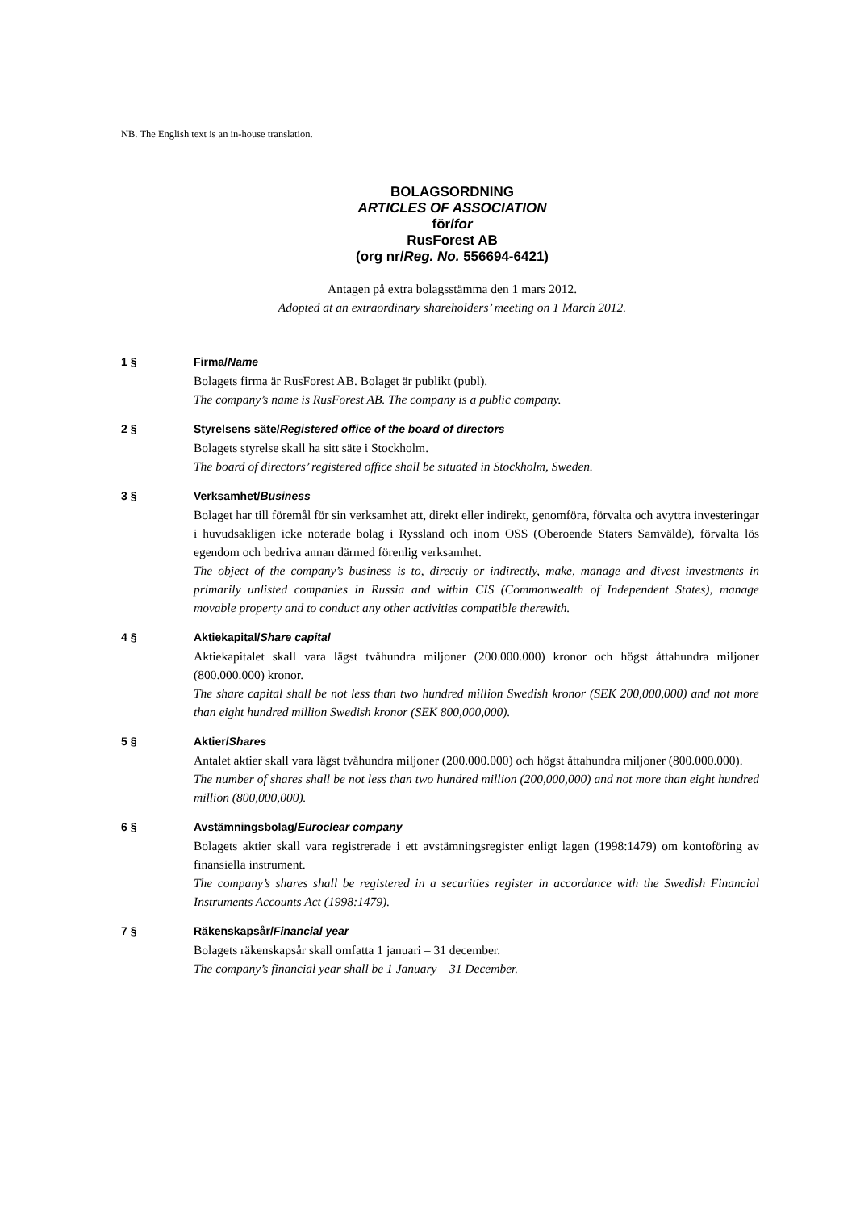NB. The English text is an in-house translation.
BOLAGSORDNING
ARTICLES OF ASSOCIATION
för/for
RusForest AB
(org nr/Reg. No. 556694-6421)
Antagen på extra bolagsstämma den 1 mars 2012.
Adopted at an extraordinary shareholders’ meeting on 1 March 2012.
1 § Firma/Name
Bolagets firma är RusForest AB. Bolaget är publikt (publ).
The company’s name is RusForest AB. The company is a public company.
2 § Styrelsens säte/Registered office of the board of directors
Bolagets styrelse skall ha sitt säte i Stockholm.
The board of directors’ registered office shall be situated in Stockholm, Sweden.
3 § Verksamhet/Business
Bolaget har till föremål för sin verksamhet att, direkt eller indirekt, genomföra, förvalta och avyttra investeringar i huvudsakligen icke noterade bolag i Ryssland och inom OSS (Oberoende Staters Samvälde), förvalta lös egendom och bedriva annan därmed förenlig verksamhet.
The object of the company’s business is to, directly or indirectly, make, manage and divest investments in primarily unlisted companies in Russia and within CIS (Commonwealth of Independent States), manage movable property and to conduct any other activities compatible therewith.
4 § Aktiekapital/Share capital
Aktiekapitalet skall vara lägst tvåhundra miljoner (200.000.000) kronor och högst åttahundra miljoner (800.000.000) kronor.
The share capital shall be not less than two hundred million Swedish kronor (SEK 200,000,000) and not more than eight hundred million Swedish kronor (SEK 800,000,000).
5 § Aktier/Shares
Antalet aktier skall vara lägst tvåhundra miljoner (200.000.000) och högst åttahundra miljoner (800.000.000).
The number of shares shall be not less than two hundred million (200,000,000) and not more than eight hundred million (800,000,000).
6 § Avstämningsbolag/Euroclear company
Bolagets aktier skall vara registrerade i ett avstämningsregister enligt lagen (1998:1479) om kontoföring av finansiella instrument.
The company’s shares shall be registered in a securities register in accordance with the Swedish Financial Instruments Accounts Act (1998:1479).
7 § Räkenskapsår/Financial year
Bolagets räkenskapsår skall omfatta 1 januari – 31 december.
The company’s financial year shall be 1 January – 31 December.